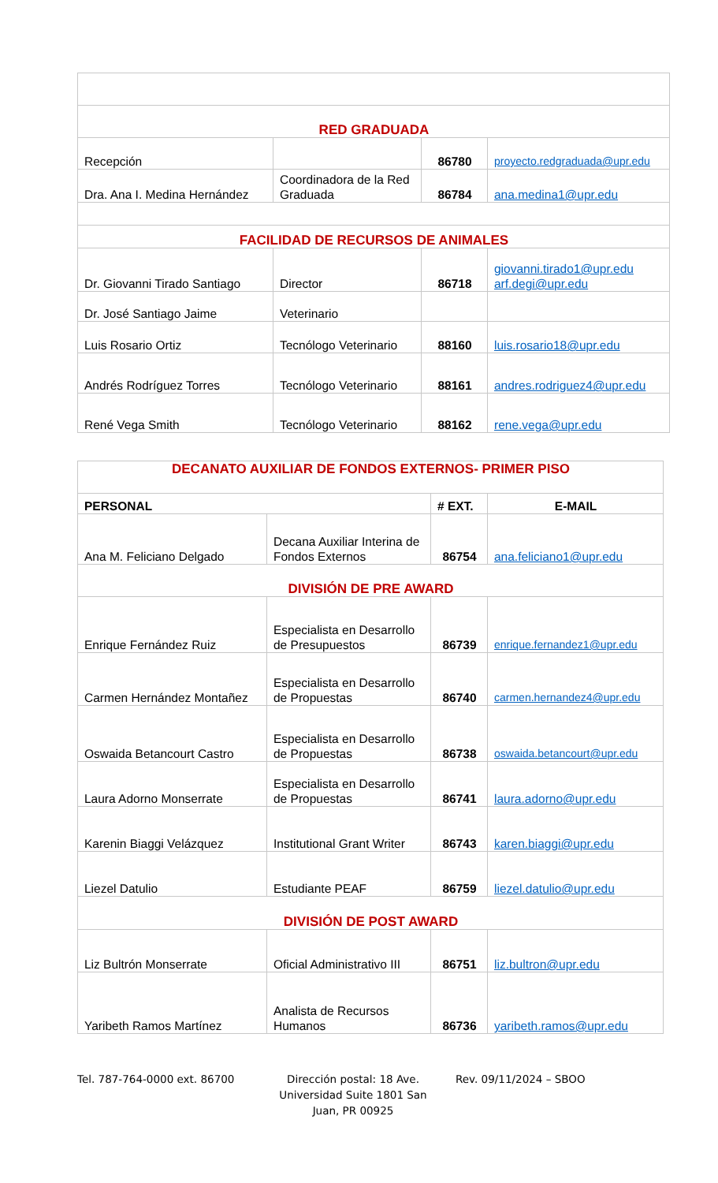| RED GRADUADA | | | |
| Recepción | | 86780 | proyecto.redgraduada@upr.edu |
| Dra. Ana I. Medina Hernández | Coordinadora de la Red Graduada | 86784 | ana.medina1@upr.edu |
| FACILIDAD DE RECURSOS DE ANIMALES | | | |
| Dr. Giovanni Tirado Santiago | Director | 86718 | giovanni.tirado1@upr.edu arf.degi@upr.edu |
| Dr. José Santiago Jaime | Veterinario | | |
| Luis Rosario Ortiz | Tecnólogo Veterinario | 88160 | luis.rosario18@upr.edu |
| Andrés Rodríguez Torres | Tecnólogo Veterinario | 88161 | andres.rodriguez4@upr.edu |
| René Vega Smith | Tecnólogo Veterinario | 88162 | rene.vega@upr.edu |
| DECANATO AUXILIAR DE FONDOS EXTERNOS- PRIMER PISO | | | |
| PERSONAL | | # EXT. | E-MAIL |
| Ana M. Feliciano Delgado | Decana Auxiliar Interina de Fondos Externos | 86754 | ana.feliciano1@upr.edu |
| DIVISIÓN DE PRE AWARD | | | |
| Enrique Fernández Ruiz | Especialista en Desarrollo de Presupuestos | 86739 | enrique.fernandez1@upr.edu |
| Carmen Hernández Montañez | Especialista en Desarrollo de Propuestas | 86740 | carmen.hernandez4@upr.edu |
| Oswaida Betancourt Castro | Especialista en Desarrollo de Propuestas | 86738 | oswaida.betancourt@upr.edu |
| Laura Adorno Monserrate | Especialista en Desarrollo de Propuestas | 86741 | laura.adorno@upr.edu |
| Karenin Biaggi Velázquez | Institutional Grant Writer | 86743 | karen.biaggi@upr.edu |
| Liezel Datulio | Estudiante PEAF | 86759 | liezel.datulio@upr.edu |
| DIVISIÓN DE POST AWARD | | | |
| Liz Bultrón Monserrate | Oficial Administrativo III | 86751 | liz.bultron@upr.edu |
| Yaribeth Ramos Martínez | Analista de Recursos Humanos | 86736 | yaribeth.ramos@upr.edu |
Tel. 787-764-0000 ext. 86700 Dirección postal: 18 Ave. Universidad Suite 1801 San Juan, PR 00925
Rev. 09/11/2024 – SBOO